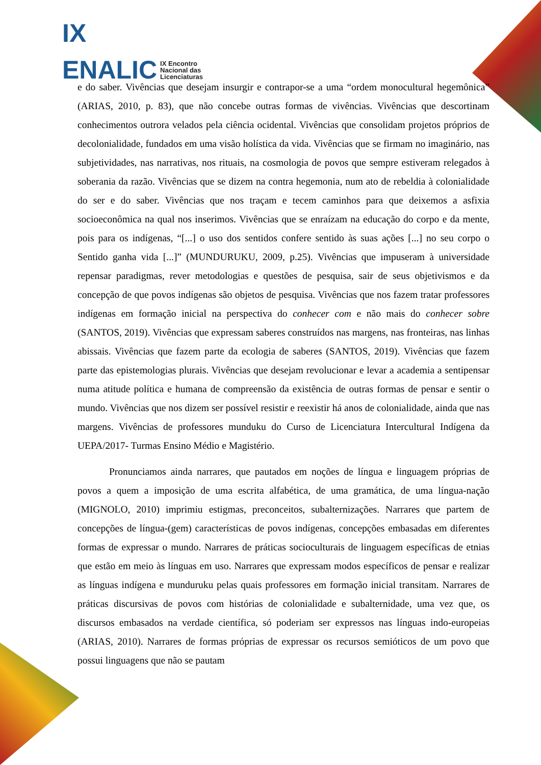IX
ENALIC IX Encontro
Nacional das
Licenciaturas
e do saber. Vivências que desejam insurgir e contrapor-se a uma “ordem monocultural hegemônica” (ARIAS, 2010, p. 83), que não concebe outras formas de vivências. Vivências que descortinam conhecimentos outrora velados pela ciência ocidental. Vivências que consolidam projetos próprios de decolonialidade, fundados em uma visão holística da vida. Vivências que se firmam no imaginário, nas subjetividades, nas narrativas, nos rituais, na cosmologia de povos que sempre estiveram relegados à soberania da razão. Vivências que se dizem na contra hegemonia, num ato de rebeldia à colonialidade do ser e do saber. Vivências que nos traçam e tecem caminhos para que deixemos a asfixia socioeconômica na qual nos inserimos. Vivências que se enraízam na educação do corpo e da mente, pois para os indígenas, “[...] o uso dos sentidos confere sentido às suas ações [...] no seu corpo o Sentido ganha vida [...]” (MUNDURUKU, 2009, p.25). Vivências que impuseram à universidade repensar paradigmas, rever metodologias e questões de pesquisa, sair de seus objetivismos e da concepção de que povos indígenas são objetos de pesquisa. Vivências que nos fazem tratar professores indígenas em formação inicial na perspectiva do conhecer com e não mais do conhecer sobre (SANTOS, 2019). Vivências que expressam saberes construídos nas margens, nas fronteiras, nas linhas abissais. Vivências que fazem parte da ecologia de saberes (SANTOS, 2019). Vivências que fazem parte das epistemologias plurais. Vivências que desejam revolucionar e levar a academia a sentipensar numa atitude política e humana de compreensão da existência de outras formas de pensar e sentir o mundo. Vivências que nos dizem ser possível resistir e reexistir há anos de colonialidade, ainda que nas margens. Vivências de professores munduku do Curso de Licenciatura Intercultural Indígena da UEPA/2017- Turmas Ensino Médio e Magistério.
Pronunciamos ainda narrares, que pautados em noções de língua e linguagem próprias de povos a quem a imposição de uma escrita alfabética, de uma gramática, de uma língua-nação (MIGNOLO, 2010) imprimiu estigmas, preconceitos, subalternizações. Narrares que partem de concepções de língua-(gem) características de povos indígenas, concepções embasadas em diferentes formas de expressar o mundo. Narrares de práticas socioculturais de linguagem específicas de etnias que estão em meio às línguas em uso. Narrares que expressam modos específicos de pensar e realizar as línguas indígena e munduruku pelas quais professores em formação inicial transitam. Narrares de práticas discursivas de povos com histórias de colonialidade e subalternidade, uma vez que, os discursos embasados na verdade científica, só poderiam ser expressos nas línguas indo-europeias (ARIAS, 2010). Narrares de formas próprias de expressar os recursos semióticos de um povo que possui linguagens que não se pautam